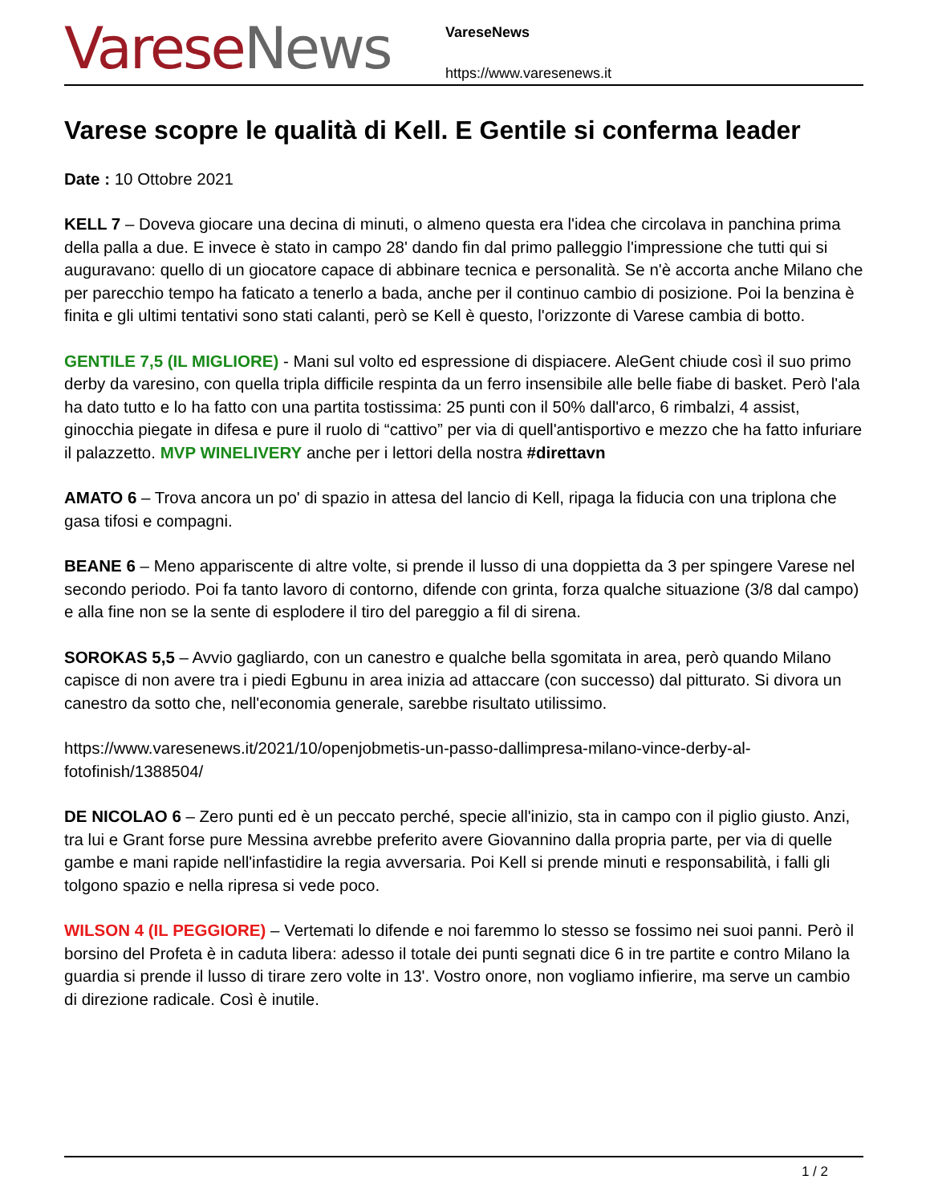Varese News
VareseNews
https://www.varesenews.it
Varese scopre le qualità di Kell. E Gentile si conferma leader
Date : 10 Ottobre 2021
KELL 7 – Doveva giocare una decina di minuti, o almeno questa era l'idea che circolava in panchina prima della palla a due. E invece è stato in campo 28' dando fin dal primo palleggio l'impressione che tutti qui si auguravano: quello di un giocatore capace di abbinare tecnica e personalità. Se n'è accorta anche Milano che per parecchio tempo ha faticato a tenerlo a bada, anche per il continuo cambio di posizione. Poi la benzina è finita e gli ultimi tentativi sono stati calanti, però se Kell è questo, l'orizzonte di Varese cambia di botto.
GENTILE 7,5 (IL MIGLIORE) - Mani sul volto ed espressione di dispiacere. AleGent chiude così il suo primo derby da varesino, con quella tripla difficile respinta da un ferro insensibile alle belle fiabe di basket. Però l'ala ha dato tutto e lo ha fatto con una partita tostissima: 25 punti con il 50% dall'arco, 6 rimbalzi, 4 assist, ginocchia piegate in difesa e pure il ruolo di “cattivo” per via di quell'antisportivo e mezzo che ha fatto infuriare il palazzetto. MVP WINELIVERY anche per i lettori della nostra #direttavn
AMATO 6 – Trova ancora un po' di spazio in attesa del lancio di Kell, ripaga la fiducia con una triplona che gasa tifosi e compagni.
BEANE 6 – Meno appariscente di altre volte, si prende il lusso di una doppietta da 3 per spingere Varese nel secondo periodo. Poi fa tanto lavoro di contorno, difende con grinta, forza qualche situazione (3/8 dal campo) e alla fine non se la sente di esplodere il tiro del pareggio a fil di sirena.
SOROKAS 5,5 – Avvio gagliardo, con un canestro e qualche bella sgomitata in area, però quando Milano capisce di non avere tra i piedi Egbunu in area inizia ad attaccare (con successo) dal pitturato. Si divora un canestro da sotto che, nell'economia generale, sarebbe risultato utilissimo.
https://www.varesenews.it/2021/10/openjobmetis-un-passo-dallimpresa-milano-vince-derby-al-fotofinish/1388504/
DE NICOLAO 6 – Zero punti ed è un peccato perché, specie all'inizio, sta in campo con il piglio giusto. Anzi, tra lui e Grant forse pure Messina avrebbe preferito avere Giovannino dalla propria parte, per via di quelle gambe e mani rapide nell'infastidire la regia avversaria. Poi Kell si prende minuti e responsabilità, i falli gli tolgono spazio e nella ripresa si vede poco.
WILSON 4 (IL PEGGIORE) – Vertemati lo difende e noi faremmo lo stesso se fossimo nei suoi panni. Però il borsino del Profeta è in caduta libera: adesso il totale dei punti segnati dice 6 in tre partite e contro Milano la guardia si prende il lusso di tirare zero volte in 13'. Vostro onore, non vogliamo infierire, ma serve un cambio di direzione radicale. Così è inutile.
1 / 2